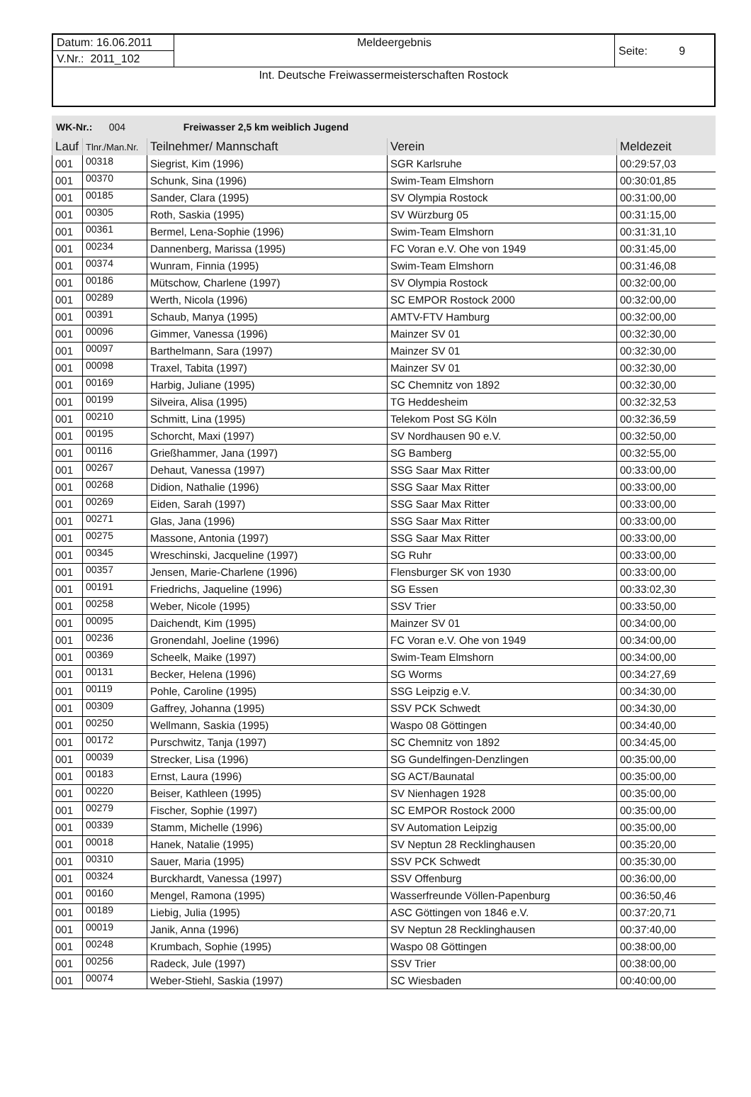| Datum: 16.06.2011 | Meldeergebnis | Seite: 9 |
| V.Nr.: 2011_102 | | |
| Int. Deutsche Freiwassermeisterschaften Rostock | | |
WK-Nr.: 004 Freiwasser 2,5 km weiblich Jugend
| Lauf | Tlnr./Man.Nr. | Teilnehmer/ Mannschaft | Verein | Meldezeit |
| --- | --- | --- | --- | --- |
| 001 | 00318 | Siegrist, Kim (1996) | SGR Karlsruhe | 00:29:57,03 |
| 001 | 00370 | Schunk, Sina (1996) | Swim-Team Elmshorn | 00:30:01,85 |
| 001 | 00185 | Sander, Clara (1995) | SV Olympia Rostock | 00:31:00,00 |
| 001 | 00305 | Roth, Saskia (1995) | SV Würzburg 05 | 00:31:15,00 |
| 001 | 00361 | Bermel, Lena-Sophie (1996) | Swim-Team Elmshorn | 00:31:31,10 |
| 001 | 00234 | Dannenberg, Marissa (1995) | FC Voran e.V. Ohe von 1949 | 00:31:45,00 |
| 001 | 00374 | Wunram, Finnia (1995) | Swim-Team Elmshorn | 00:31:46,08 |
| 001 | 00186 | Mütschow, Charlene (1997) | SV Olympia Rostock | 00:32:00,00 |
| 001 | 00289 | Werth, Nicola (1996) | SC EMPOR Rostock 2000 | 00:32:00,00 |
| 001 | 00391 | Schaub, Manya (1995) | AMTV-FTV Hamburg | 00:32:00,00 |
| 001 | 00096 | Gimmer, Vanessa (1996) | Mainzer SV 01 | 00:32:30,00 |
| 001 | 00097 | Barthelmann, Sara (1997) | Mainzer SV 01 | 00:32:30,00 |
| 001 | 00098 | Traxel, Tabita (1997) | Mainzer SV 01 | 00:32:30,00 |
| 001 | 00169 | Harbig, Juliane (1995) | SC Chemnitz von 1892 | 00:32:30,00 |
| 001 | 00199 | Silveira, Alisa (1995) | TG Heddesheim | 00:32:32,53 |
| 001 | 00210 | Schmitt, Lina (1995) | Telekom Post SG Köln | 00:32:36,59 |
| 001 | 00195 | Schorcht, Maxi (1997) | SV Nordhausen 90 e.V. | 00:32:50,00 |
| 001 | 00116 | Grießhammer, Jana (1997) | SG Bamberg | 00:32:55,00 |
| 001 | 00267 | Dehaut, Vanessa (1997) | SSG Saar Max Ritter | 00:33:00,00 |
| 001 | 00268 | Didion, Nathalie (1996) | SSG Saar Max Ritter | 00:33:00,00 |
| 001 | 00269 | Eiden, Sarah (1997) | SSG Saar Max Ritter | 00:33:00,00 |
| 001 | 00271 | Glas, Jana (1996) | SSG Saar Max Ritter | 00:33:00,00 |
| 001 | 00275 | Massone, Antonia (1997) | SSG Saar Max Ritter | 00:33:00,00 |
| 001 | 00345 | Wreschinski, Jacqueline (1997) | SG Ruhr | 00:33:00,00 |
| 001 | 00357 | Jensen, Marie-Charlene (1996) | Flensburger SK von 1930 | 00:33:00,00 |
| 001 | 00191 | Friedrichs, Jaqueline (1996) | SG Essen | 00:33:02,30 |
| 001 | 00258 | Weber, Nicole (1995) | SSV Trier | 00:33:50,00 |
| 001 | 00095 | Daichendt, Kim (1995) | Mainzer SV 01 | 00:34:00,00 |
| 001 | 00236 | Gronendahl, Joeline (1996) | FC Voran e.V. Ohe von 1949 | 00:34:00,00 |
| 001 | 00369 | Scheelk, Maike (1997) | Swim-Team Elmshorn | 00:34:00,00 |
| 001 | 00131 | Becker, Helena (1996) | SG Worms | 00:34:27,69 |
| 001 | 00119 | Pohle, Caroline (1995) | SSG Leipzig e.V. | 00:34:30,00 |
| 001 | 00309 | Gaffrey, Johanna (1995) | SSV PCK Schwedt | 00:34:30,00 |
| 001 | 00250 | Wellmann, Saskia (1995) | Waspo 08 Göttingen | 00:34:40,00 |
| 001 | 00172 | Purschwitz, Tanja (1997) | SC Chemnitz von 1892 | 00:34:45,00 |
| 001 | 00039 | Strecker, Lisa (1996) | SG Gundelfingen-Denzlingen | 00:35:00,00 |
| 001 | 00183 | Ernst, Laura (1996) | SG ACT/Baunatal | 00:35:00,00 |
| 001 | 00220 | Beiser, Kathleen (1995) | SV Nienhagen 1928 | 00:35:00,00 |
| 001 | 00279 | Fischer, Sophie (1997) | SC EMPOR Rostock 2000 | 00:35:00,00 |
| 001 | 00339 | Stamm, Michelle (1996) | SV Automation Leipzig | 00:35:00,00 |
| 001 | 00018 | Hanek, Natalie (1995) | SV Neptun 28 Recklinghausen | 00:35:20,00 |
| 001 | 00310 | Sauer, Maria (1995) | SSV PCK Schwedt | 00:35:30,00 |
| 001 | 00324 | Burckhardt, Vanessa (1997) | SSV Offenburg | 00:36:00,00 |
| 001 | 00160 | Mengel, Ramona (1995) | Wasserfreunde Völlen-Papenburg | 00:36:50,46 |
| 001 | 00189 | Liebig, Julia (1995) | ASC Göttingen von 1846 e.V. | 00:37:20,71 |
| 001 | 00019 | Janik, Anna (1996) | SV Neptun 28 Recklinghausen | 00:37:40,00 |
| 001 | 00248 | Krumbach, Sophie (1995) | Waspo 08 Göttingen | 00:38:00,00 |
| 001 | 00256 | Radeck, Jule (1997) | SSV Trier | 00:38:00,00 |
| 001 | 00074 | Weber-Stiehl, Saskia (1997) | SC Wiesbaden | 00:40:00,00 |